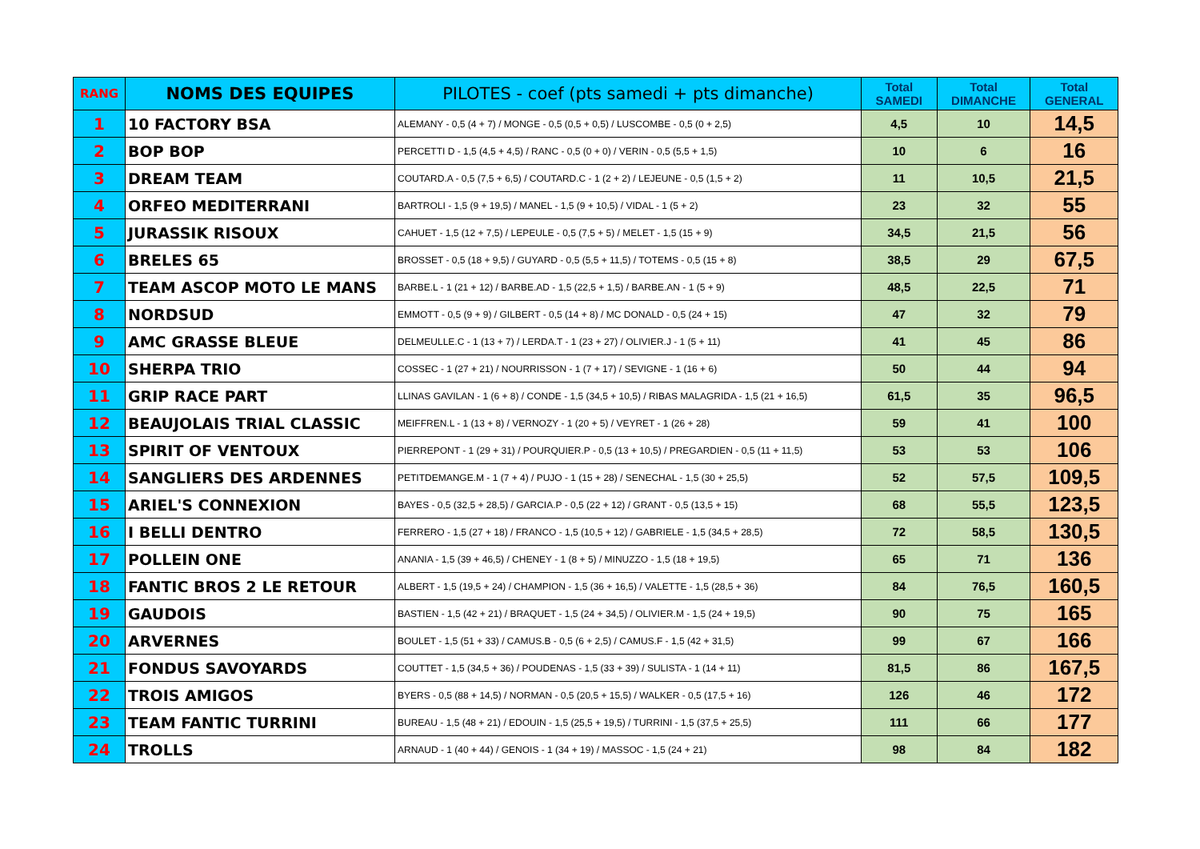| RANG | NOMS DES EQUIPES | PILOTES - coef (pts samedi + pts dimanche) | Total SAMEDI | Total DIMANCHE | Total GENERAL |
| --- | --- | --- | --- | --- | --- |
| 1 | 10 FACTORY BSA | ALEMANY - 0,5 (4 + 7) / MONGE - 0,5 (0,5 + 0,5) / LUSCOMBE - 0,5 (0 + 2,5) | 4,5 | 10 | 14,5 |
| 2 | BOP BOP | PERCETTI D - 1,5 (4,5 + 4,5) / RANC - 0,5 (0 + 0) / VERIN - 0,5 (5,5 + 1,5) | 10 | 6 | 16 |
| 3 | DREAM TEAM | COUTARD.A - 0,5 (7,5 + 6,5) / COUTARD.C - 1 (2 + 2) / LEJEUNE - 0,5 (1,5 + 2) | 11 | 10,5 | 21,5 |
| 4 | ORFEO MEDITERRANI | BARTROLI - 1,5 (9 + 19,5) / MANEL - 1,5 (9 + 10,5) / VIDAL - 1 (5 + 2) | 23 | 32 | 55 |
| 5 | JURASSIK RISOUX | CAHUET - 1,5 (12 + 7,5) / LEPEULE - 0,5 (7,5 + 5) / MELET - 1,5 (15 + 9) | 34,5 | 21,5 | 56 |
| 6 | BRELES 65 | BROSSET - 0,5 (18 + 9,5) / GUYARD - 0,5 (5,5 + 11,5) / TOTEMS - 0,5 (15 + 8) | 38,5 | 29 | 67,5 |
| 7 | TEAM ASCOP MOTO LE MANS | BARBE.L - 1 (21 + 12) / BARBE.AD - 1,5 (22,5 + 1,5) / BARBE.AN - 1 (5 + 9) | 48,5 | 22,5 | 71 |
| 8 | NORDSUD | EMMOTT - 0,5 (9 + 9) / GILBERT - 0,5 (14 + 8) / MC DONALD - 0,5 (24 + 15) | 47 | 32 | 79 |
| 9 | AMC GRASSE BLEUE | DELMEULLE.C - 1 (13 + 7) / LERDA.T - 1 (23 + 27) / OLIVIER.J - 1 (5 + 11) | 41 | 45 | 86 |
| 10 | SHERPA TRIO | COSSEC - 1 (27 + 21) / NOURRISSON - 1 (7 + 17) / SEVIGNE - 1 (16 + 6) | 50 | 44 | 94 |
| 11 | GRIP RACE PART | LLINAS GAVILAN - 1 (6 + 8) / CONDE - 1,5 (34,5 + 10,5) / RIBAS MALAGRIDA - 1,5 (21 + 16,5) | 61,5 | 35 | 96,5 |
| 12 | BEAUJOLAIS TRIAL CLASSIC | MEIFFREN.L - 1 (13 + 8) / VERNOZY - 1 (20 + 5) / VEYRET - 1 (26 + 28) | 59 | 41 | 100 |
| 13 | SPIRIT OF VENTOUX | PIERREPONT - 1 (29 + 31) / POURQUIER.P - 0,5 (13 + 10,5) / PREGARDIEN - 0,5 (11 + 11,5) | 53 | 53 | 106 |
| 14 | SANGLIERS DES ARDENNES | PETITDEMANGE.M - 1 (7 + 4) / PUJO - 1 (15 + 28) / SENECHAL - 1,5 (30 + 25,5) | 52 | 57,5 | 109,5 |
| 15 | ARIEL'S CONNEXION | BAYES - 0,5 (32,5 + 28,5) / GARCIA.P - 0,5 (22 + 12) / GRANT - 0,5 (13,5 + 15) | 68 | 55,5 | 123,5 |
| 16 | I BELLI DENTRO | FERRERO - 1,5 (27 + 18) / FRANCO - 1,5 (10,5 + 12) / GABRIELE - 1,5 (34,5 + 28,5) | 72 | 58,5 | 130,5 |
| 17 | POLLEIN ONE | ANANIA - 1,5 (39 + 46,5) / CHENEY - 1 (8 + 5) / MINUZZO - 1,5 (18 + 19,5) | 65 | 71 | 136 |
| 18 | FANTIC BROS 2 LE RETOUR | ALBERT - 1,5 (19,5 + 24) / CHAMPION - 1,5 (36 + 16,5) / VALETTE - 1,5 (28,5 + 36) | 84 | 76,5 | 160,5 |
| 19 | GAUDOIS | BASTIEN - 1,5 (42 + 21) / BRAQUET - 1,5 (24 + 34,5) / OLIVIER.M - 1,5 (24 + 19,5) | 90 | 75 | 165 |
| 20 | ARVERNES | BOULET - 1,5 (51 + 33) / CAMUS.B - 0,5 (6 + 2,5) / CAMUS.F - 1,5 (42 + 31,5) | 99 | 67 | 166 |
| 21 | FONDUS SAVOYARDS | COUTTET - 1,5 (34,5 + 36) / POUDENAS - 1,5 (33 + 39) / SULISTA - 1 (14 + 11) | 81,5 | 86 | 167,5 |
| 22 | TROIS AMIGOS | BYERS - 0,5 (88 + 14,5) / NORMAN - 0,5 (20,5 + 15,5) / WALKER - 0,5 (17,5 + 16) | 126 | 46 | 172 |
| 23 | TEAM FANTIC TURRINI | BUREAU - 1,5 (48 + 21) / EDOUIN - 1,5 (25,5 + 19,5) / TURRINI - 1,5 (37,5 + 25,5) | 111 | 66 | 177 |
| 24 | TROLLS | ARNAUD - 1 (40 + 44) / GENOIS - 1 (34 + 19) / MASSOC - 1,5 (24 + 21) | 98 | 84 | 182 |